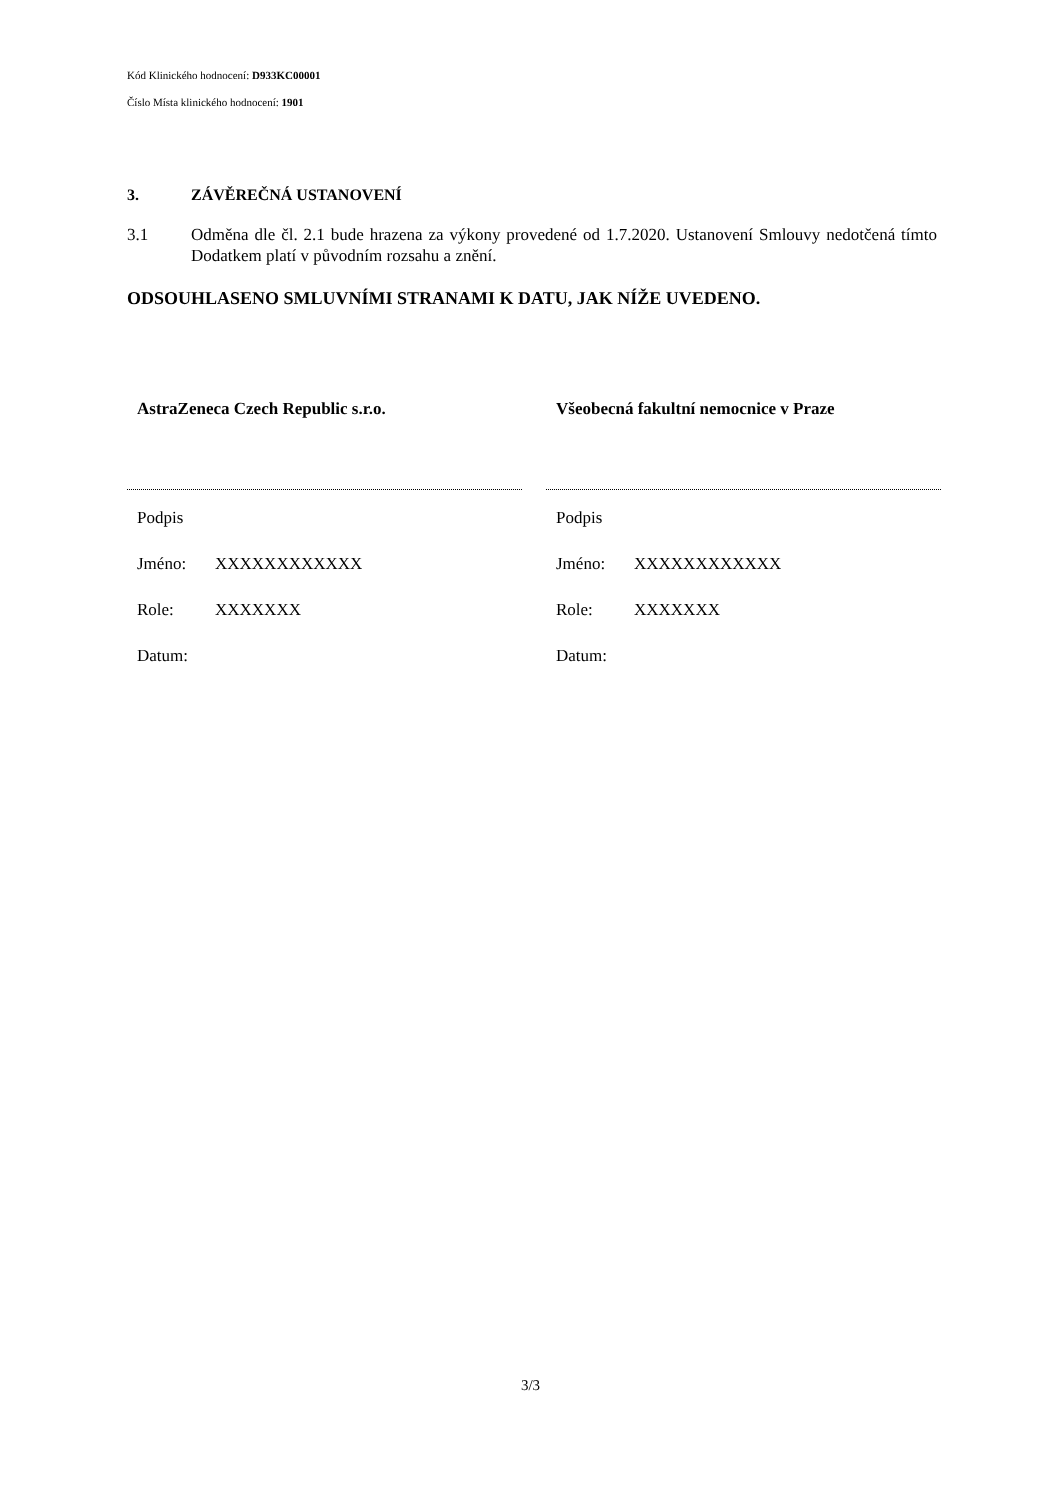Kód Klinického hodnocení: D933KC00001
Číslo Místa klinického hodnocení: 1901
3. ZÁVĚREČNÁ USTANOVENÍ
3.1 Odměna dle čl. 2.1 bude hrazena za výkony provedené od 1.7.2020. Ustanovení Smlouvy nedotčená tímto Dodatkem platí v původním rozsahu a znění.
ODSOUHLASENO SMLUVNÍMI STRANAMI K DATU, JAK NÍŽE UVEDENO.
AstraZeneca Czech Republic s.r.o.
Podpis
Jméno: XXXXXXXXXXXX
Role: XXXXXXX
Datum:
Všeobecná fakultní nemocnice v Praze
Podpis
Jméno: XXXXXXXXXXXX
Role: XXXXXXX
Datum:
3/3